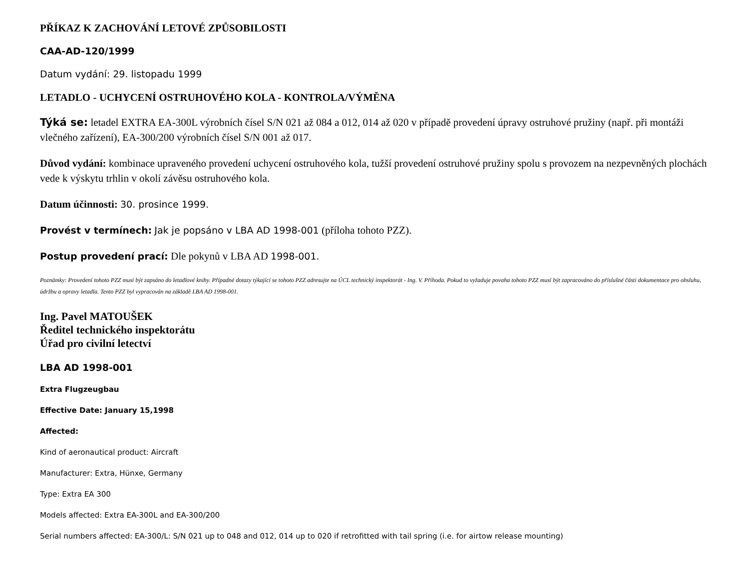PŘÍKAZ K ZACHOVÁNÍ LETOVÉ ZPŮSOBILOSTI
CAA-AD-120/1999
Datum vydání: 29. listopadu 1999
LETADLO - UCHYCENÍ OSTRUHOVÉHO KOLA - KONTROLA/VÝMĚNA
Týká se: letadel EXTRA EA-300L výrobních čísel S/N 021 až 084 a 012, 014 až 020 v případě provedení úpravy ostruhové pružiny (např. při montáži vlečného zařízení), EA-300/200 výrobních čísel S/N 001 až 017.
Důvod vydání: kombinace upraveného provedení uchycení ostruhového kola, tužší provedení ostruhové pružiny spolu s provozem na nezpevněných plochách vede k výskytu trhlin v okolí závěsu ostruhového kola.
Datum účinnosti: 30. prosince 1999.
Provést v termínech: Jak je popsáno v LBA AD 1998-001 (příloha tohoto PZZ).
Postup provedení prací: Dle pokynů v LBA AD 1998-001.
Poznámky: Provedení tohoto PZZ musí být zapsáno do letadlové knihy. Případné dotazy týkající se tohoto PZZ adresujte na ÚCL technický inspektorát - Ing. V. Příhoda. Pokud to vyžaduje povaha tohoto PZZ musí být zapracováno do příslušné části dokumentace pro obsluhu, údržbu a opravy letadla. Tento PZZ byl vypracován na základě LBA AD 1998-001.
Ing. Pavel MATOUŠEK
Ředitel technického inspektorátu
Úřad pro civilní letectví
LBA AD 1998-001
Extra Flugzeugbau
Effective Date: January 15,1998
Affected:
Kind of aeronautical product: Aircraft
Manufacturer: Extra, Hünxe, Germany
Type: Extra EA 300
Models affected: Extra EA-300L and EA-300/200
Serial numbers affected: EA-300/L: S/N 021 up to 048 and 012, 014 up to 020 if retrofitted with tail spring (i.e. for airtow release mounting)